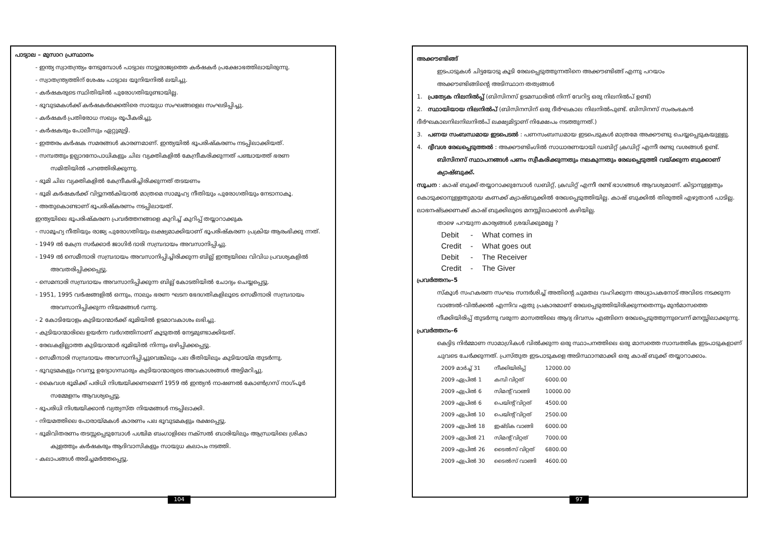പാട്യാല – മുസാറ പ്രസ്ഥാനം
- ഇന്ത്യ സ്വാതന്ത്ര്യം നേടുമ്പോൾ പാട്യാല നാട്ടുരാജ്യത്തെ കർഷകർ പ്രക്ഷോഭത്തിലായിരുന്നു.
- സ്വാതന്ത്ര്യത്തിന് ശേഷം പാട്യാല യൂനിയനിൽ ലയിച്ചു.
- കർഷകരുടെ സ്ഥിതിയിൽ പുരോഗതിയുണ്ടായില്ല.
- ഭൂവുടമകൾക്ക് കർഷകർക്കെതിരെ സായുധ സംഘങ്ങളെല സംഘടിപ്പിച്ചു.
- കർഷകർ പ്രതിരോധ സഖ്യം രൂപീകരിച്ചു.
- കർഷകരും പോലീസും ഏറ്റുമുട്ടി.
- ഇത്തരം കർഷക സമരങ്ങൾ കാരണമാണ്. ഇന്ത്യയിൽ ഭൂപരിഷ്കരണം നടപ്പിലാക്കിയത്.
- സമ്പത്തും ഉല്പാദനോപാധികളും ചില വ്യക്തികളിൽ കേന്ദ്രീകരിക്കുന്നത് പഞ്ചായത്ത് ഭരണ
സമിതിയിൽ പറഞ്ഞിരിക്കുന്നു.
- ഭൂമി ചില വ്യക്തികളിൽ കേന്ദ്രീകരിച്ചിരിക്കുന്നത് തടയണം
- ഭൂമി കർഷകർക്ക് വിട്ടുനൽകിയാൽ മാത്രമെ സാമൂഹ്യ നീതിയും പുരോഗതിയും നേടാനാകൂ.
- അതുകൊണ്ടാണ് ഭൂപരിഷ്കരണം നടപ്പിലായത്.
ഇന്ത്യയിലെ ഭൂപരിഷ്കരണ പ്രവർത്തനങ്ങളെ കുറിച്ച് കുറിപ്പ് തയ്യാറാക്കുക
- സാമൂഹ്യ നീതിയും രാജ്യ പുരോഗതിയും ലക്ഷ്യമാക്കിയാണ് ഭൂപരിഷ്കരണ പ്രക്രിയ ആരംഭിക്കു ന്നത്.
- 1949 ൽ കേന്ദ്ര സർക്കാർ ജാഗിർ ദാരി സമ്പ്രദായം അവസാനിപ്പിച്ചു.
- 1949 ൽ സെമീന്ദാരി സമ്പ്രദായം അവസാനിപ്പിച്ചിരിക്കുന്ന ബില്ല് ഇന്ത്യയിലെ വിവിധ പ്രവശ്യകളിൽ
അവതരിപ്പിക്കപ്പെട്ടു.
- സെമന്ദാരി സമ്പ്രദായം അവസാനിപ്പിക്കുന്ന ബില്ല് കോടതിയിൽ ചോദ്യം ചെയ്യപ്പെട്ടു.
- 1951, 1995 വർഷങ്ങളിൽ ഒന്നും, നാലും ഭരണ ഘടന ഭേദഗതികളിലൂടെ സെമീന്ദാരി സമ്പ്രദായം
അവസാനിപ്പിക്കുന്ന നിയമങ്ങൾ വന്നു.
- 2 കോടിയോളം കുടിയാന്മാർക്ക് ഭൂമിയിൽ ഉടമാവകാശം ലഭിച്ചു.
- കുടിയാന്മാരിലെ ഉയർന്ന വർഗത്തിനാണ് കൂടുതൽ നേട്ടമുണ്ടാക്കിയത്.
- രേഖകളില്ലാത്ത കുടിയാന്മാർ ഭൂമിയിൽ നിന്നും ഒഴിപ്പിക്കപ്പെട്ടു.
- സെമീന്ദാരി സമ്പ്രദായം അവസാനിപ്പിച്ചുവെങ്കിലും പല രീതിയിലും കുടിയായ്മ തുടർന്നു.
- ഭൂവുടമകളും റവന്യൂ ഉദ്യോഗസ്ഥരും കുടിയാന്മാരുടെ അവകാശങ്ങൾ അട്ടിമറിച്ചു.
- കൈവശ ഭൂമിക്ക് പരിധി നിശ്ചയിക്കണമെന്ന് 1959 ൽ ഇന്ത്യൻ നാഷണൽ കോൺഗ്രസ് നാഗ്പൂർ
സമ്മേളനം ആവശ്യപ്പെട്ടു.
- ഭൂപരിധി നിശ്ചയിക്കാൻ വ്യത്യസ്ത നിയമങ്ങൾ നടപ്പിലാക്കി.
- നിയമത്തിലെ പോരായ്മകൾ കാരണം പല ഭൂവുടമകളും രക്ഷപ്പെട്ടു.
- ഭൂമിവിതരണം തടസ്സപ്പെടുമ്പോൾ പശ്ചിമ ബംഗാളിലെ നക്സൽ ബാരിയിലും ആന്ധ്രയിലെ ശ്രികാ
കുളത്തും കർഷകരും ആദിവാസികളും സായുധ കലാപം നടത്തി.
- കലാപങ്ങൾ അടിച്ചമർത്തപ്പെട്ടു.
104
അക്കൗണ്ടിങ്ങ്
ഇടപാടുകൾ ചിട്ടയോടു കൂടി രേഖപ്പെടുത്തുന്നതിനെ അക്കൗണ്ടിങ്ങ് എന്നു പറയാം
അക്കൗണ്ടിങ്ങിന്റെ അടിസ്ഥാന തത്വങ്ങൾ
1. പ്രത്യേക നിലനിൽപ്പ് (ബിസിനസ് ഉടമസ്ഥരിൽ നിന്ന് വേറിട്ട ഒരു നിലനിൽപ് ഉണ്ട്)
2. സ്ഥായിയായ നിലനിൽപ് (ബിസിനസിന് ഒരു ദീർഘകാല നിലനിൽപുണ്ട്. ബിസിനസ് സംരംഭകൻ ദീർഘകാലനിലനിലനിൽപ് ലക്ഷ്യമിട്ടാണ് നിക്ഷേപം നടത്തുന്നത്.)
3. പണയ സംബന്ധമായ ഇടപെടൽ : പണസംബന്ധമായ ഇടപെടുകൾ മാത്രമേ അക്കൗണ്ടു ചെയ്യപ്പെടുകയുള്ളു.
4. ദ്വീവശ രേഖപ്പെടുത്തൽ : അക്കൗണ്ടിംഗിൽ സാധാരണയായി ഡബിറ്റ് ക്രഡിറ്റ് എന്നീ രണ്ടു വശങ്ങൾ ഉണ്ട്.
ബിസിനസ് സ്ഥാപനങ്ങൾ പണം സ്വീകരിക്കുന്നതും നലകുന്നതും രേഖപ്പെടുത്തി വയ്ക്കുന്ന ബുക്കാണ് ക്യാഷ്ബുക്ക്.
സൂചന : കാഷ് ബുക്ക് തയ്യാറാക്കുമ്പോൾ ഡബിറ്റ്, ക്രഡിറ്റ് എന്നീ രണ്ട് ഭാഗങ്ങൾ ആവശ്യമാണ്. കിട്ടാനുള്ളതും കൊടുക്കാനുള്ളതുമായ കണക്ക് ക്യാഷ്ബുക്കിൽ രേഖപ്പെടുത്തിയില്ല. കാഷ് ബുക്കിൽ തിരുത്തി എഴുതാൻ പാടില്ല. ലാഭനഷ്ടക്കണക്ക് കാഷ് ബുക്കിലൂടെ മനസ്സിലാക്കാൻ കഴിയില്ല.
താഴെ പറയുന്ന കാര്യങ്ങൾ ശ്രദ്ധിക്കുമല്ലേ ?
| Debit | - | What comes in |
| Credit | - | What goes out |
| Debit | - | The Receiver |
| Credit | - | The Giver |
പ്രവർത്തനം–5
സ്കൂൾ സഹകരണ സംഘം സന്ദർശിച്ച് അതിന്റെ ചുമതല വഹിക്കുന്ന അധ്യാപകനോട് അവിടെ നടക്കുന്ന വാങ്ങൽ-വിൽക്കൽ എന്നിവ ഏതു പ്രകാരമാണ് രേഖപ്പെടുത്തിയിരിക്കുന്നതെന്നും മുൻമാസത്തെ നീക്കിയിരിപ്പ് തുടർന്നു വരുന്ന മാസത്തിലെ ആദ്യ ദിവസം എങ്ങിനെ രേഖപ്പെടുത്തുന്നുവെന്ന് മനസ്സിലാക്കുന്നു.
പ്രവർത്തനം–6
കെട്ടിട നിർമ്മാണ സാമാഗ്രികൾ വിൽക്കുന്ന ഒരു സ്ഥാപനത്തിലെ ഒരു മാസത്തെ സാമ്പത്തിക ഇടപാടുകളാണ് ചുവടെ ചേർക്കുന്നത്. പ്രസ്തുത ഇടപാടുകളെ അടിസ്ഥാനമാക്കി ഒരു കാഷ് ബുക്ക് തയ്യാറാക്കാം.
| 2009 മാർച്ച് 31 | നീക്കിയിരിപ്പ് | 12000.00 |
| 2009 ഏപ്രിൽ 1 | കമ്പി വിറ്റത് | 6000.00 |
| 2009 ഏപ്രിൽ 6 | സിമന്റ് വാങ്ങി | 10000.00 |
| 2009 ഏപ്രിൽ 6 | പെയിന്റ് വിറ്റത് | 4500.00 |
| 2009 ഏപ്രിൽ 10 | പെയിന്റ് വിറ്റത് | 2500.00 |
| 2009 ഏപ്രിൽ 18 | ഇഷ്ടിക വാങ്ങി | 6000.00 |
| 2009 ഏപ്രിൽ 21 | സിമന്റ് വിറ്റത് | 7000.00 |
| 2009 ഏപ്രിൽ 26 | ടൈൽസ് വിറ്റത് | 6800.00 |
| 2009 ഏപ്രിൽ 30 | ടൈൽസ് വാങ്ങി | 4600.00 |
97